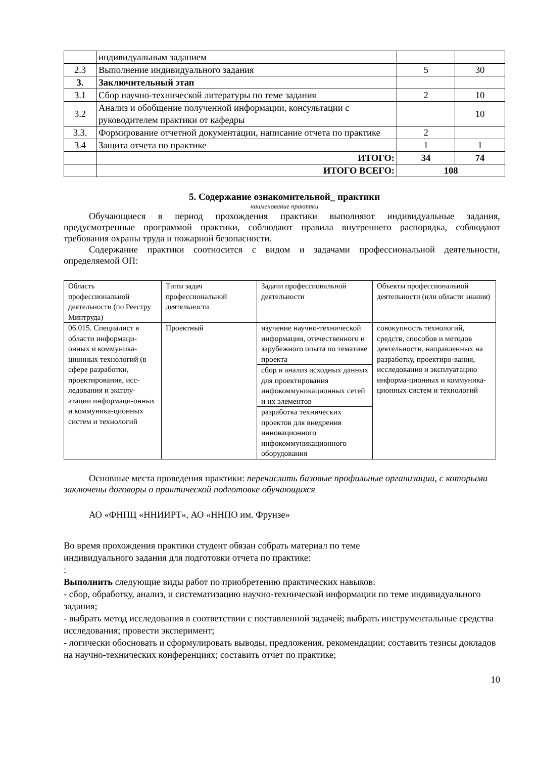| | индивидуальным заданием | | |
| 2.3 | Выполнение индивидуального задания | 5 | 30 |
| 3. | Заключительный этап | | |
| 3.1 | Сбор научно-технической литературы по теме задания | 2 | 10 |
| 3.2 | Анализ и обобщение полученной информации, консультации с руководителем практики от кафедры | | 10 |
| 3.3. | Формирование отчетной документации, написание отчета по практике | 2 | |
| 3.4 | Защита отчета по практике | 1 | 1 |
| | ИТОГО: | 34 | 74 |
| | ИТОГО ВСЕГО: | 108 | |
5. Содержание ознакомительной_ практики
наименование практики
Обучающиеся в период прохождения практики выполняют индивидуальные задания, предусмотренные программой практики, соблюдают правила внутреннего распорядка, соблюдают требования охраны труда и пожарной безопасности.
Содержание практики соотносится с видом и задачами профессиональной деятельности, определяемой ОП:
| Область профессиональной деятельности (по Реестру Минтруда) | Типы задач профессиональной деятельности | Задачи профессиональной деятельности | Объекты профессиональной деятельности (или области знания) |
| 06.015. Специалист в области информаци-онных и коммуника-ционных технологий (в сфере разработки, проектирования, исс-ледования и эксплу-атации информаци-онных и коммуника-ционных систем и технологий | Проектный | изучение научно-технической информации, отечественного и зарубежного опыта по тематике проекта | совокупность технологий, средств, способов и методов деятельности, направленных на разработку, проектиро-вания, исследования и эксплуатацию информа-ционных и коммуника-ционных систем и технологий |
| | | сбор и анализ исходных данных для проектирования инфокоммуникационных сетей и их элементов | |
| | | разработка технических проектов для внедрения инновационного инфокоммуникационного оборудования | |
Основные места проведения практики: перечислить базовые профильные организации, с которыми заключены договоры о практической подготовке обучающихся
АО «ФНПЦ «ННИИРТ», АО «ННПО им. Фрунзе»
Во время прохождения практики студент обязан собрать материал по теме
индивидуального задания для подготовки отчета по практике:
:
Выполнить следующие виды работ по приобретению практических навыков:
- сбор, обработку, анализ, и систематизацию научно-технической информации по теме индивидуального задания;
- выбрать метод исследования в соответствии с поставленной задачей; выбрать инструментальные средства исследования; провести эксперимент;
- логически обосновать и сформулировать выводы, предложения, рекомендации; составить тезисы докладов на научно-технических конференциях; составить отчет по практике;
10